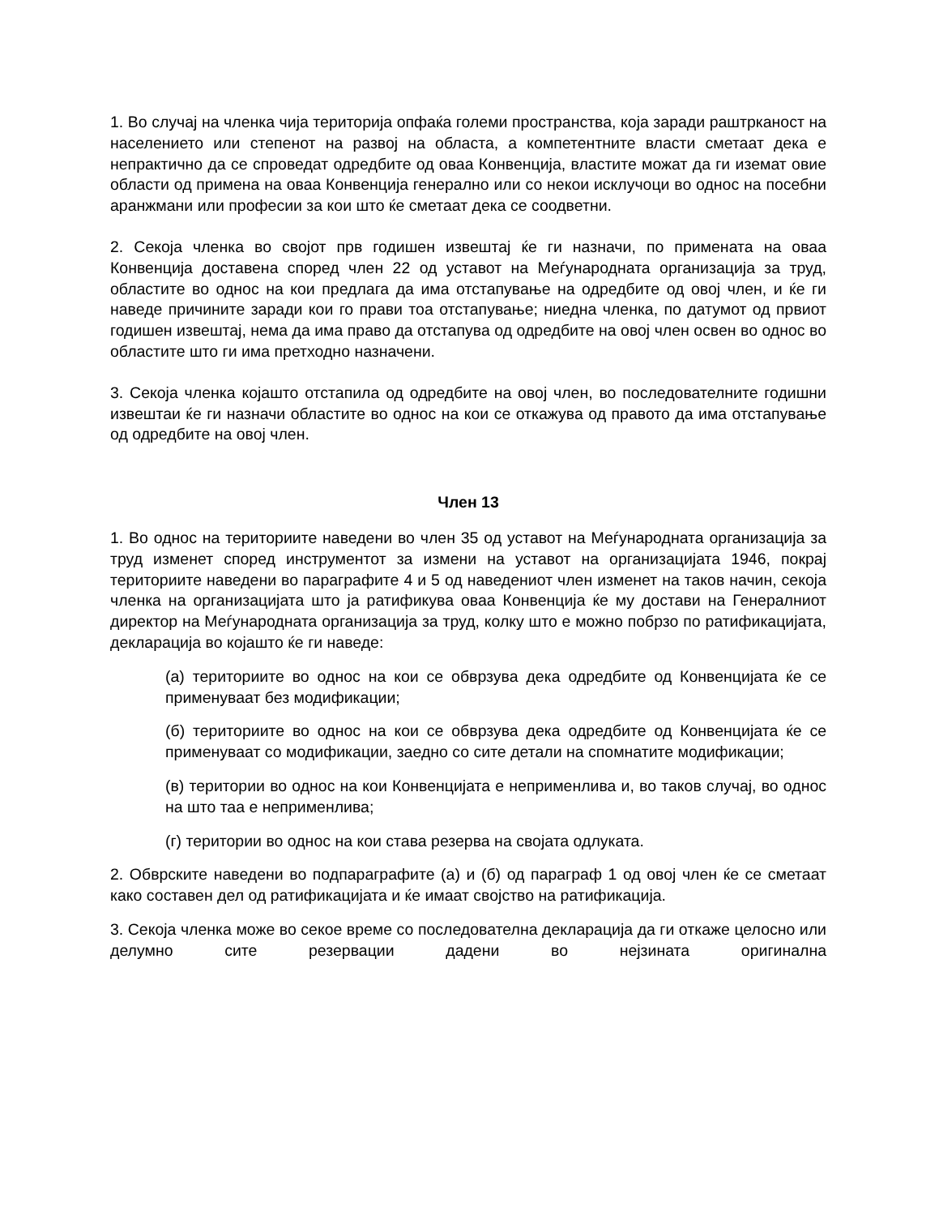1. Во случај на членка чија територија опфаќа големи пространства, која заради раштрканост на населението или степенот на развој на областа, а компетентните власти сметаат дека е непрактично да се спроведат одредбите од оваа Конвенција, властите можат да ги иземат овие области од примена на оваа Конвенција генерално или со некои исклучоци во однос на посебни аранжмани или професии за кои што ќе сметаат дека се соодветни.
2. Секоја членка во својот прв годишен извештај ќе ги назначи, по примената на оваа Конвенција доставена според член 22 од уставот на Меѓународната организација за труд, областите во однос на кои предлага да има отстапување на одредбите од овој член, и ќе ги наведе причините заради кои го прави тоа отстапување; ниедна членка, по датумот од првиот годишен извештај, нема да има право да отстапува од одредбите на овој член освен во однос во областите што ги има претходно назначени.
3. Секоја членка којашто отстапила од одредбите на овој член, во последователните годишни извештаи ќе ги назначи областите во однос на кои се откажува од правото да има отстапување од одредбите на овој член.
Член 13
1. Во однос на териториите наведени во член 35 од уставот на Меѓународната организација за труд изменет според инструментот за измени на уставот на организацијата 1946, покрај териториите наведени во параграфите 4 и 5 од наведениот член изменет на таков начин, секоја членка на организацијата што ја ратификува оваа Конвенција ќе му достави на Генералниот директор на Меѓународната организација за труд, колку што е можно побрзо по ратификацијата, декларација во којашто ќе ги наведе:
(а) териториите во однос на кои се обврзува дека одредбите од Конвенцијата ќе се применуваат без модификации;
(б) териториите во однос на кои се обврзува дека одредбите од Конвенцијата ќе се применуваат со модификации, заедно со сите детали на спомнатите модификации;
(в) територии во однос на кои Конвенцијата е неприменлива и, во таков случај, во однос на што таа е неприменлива;
(г) територии во однос на кои става резерва на својата одлуката.
2. Обврските наведени во подпараграфите (а) и (б) од параграф 1 од овој член ќе се сметаат како составен дел од ратификацијата и ќе имаат својство на ратификација.
3. Секоја членка може во секое време со последователна декларација да ги откаже целосно или делумно сите резервации дадени во нејзината оригинална